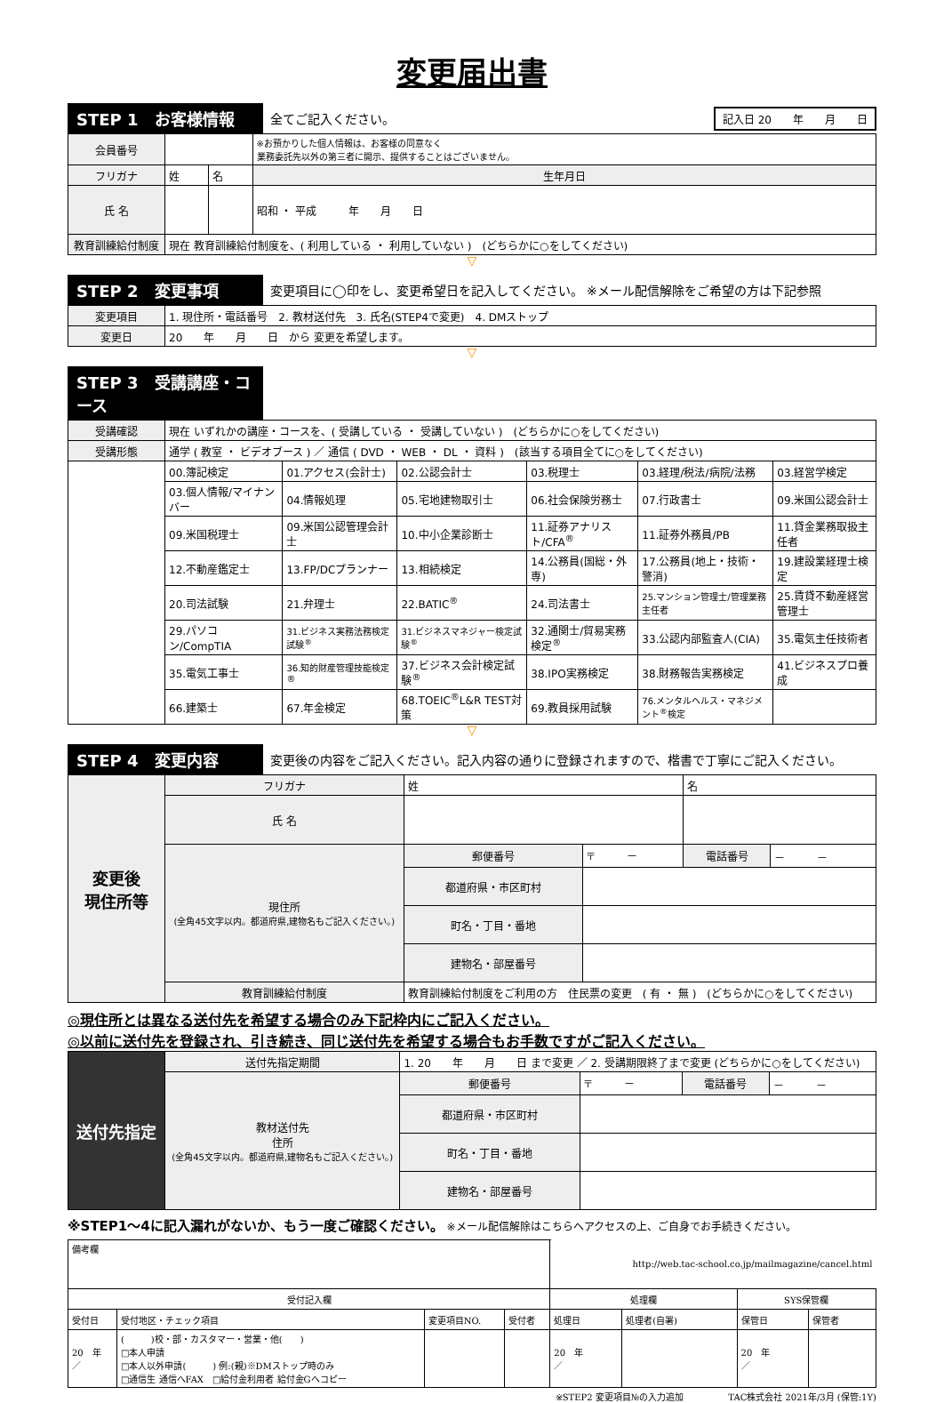変更届出書
STEP 1　お客様情報
全てご記入ください。
記入日 20　　年　　月　　日
| 会員番号 | | | ※お預かりした個人情報は、お客様の同意なく 業務委託先以外の第三者に開示、提供することはございません。 |
| フリガナ | 姓 | 名 | 生年月日 |
| 氏 名 | | | 昭和 ・ 平成 年 月 日 |
| 教育訓練給付制度 | 現在 教育訓練給付制度を、( 利用している ・ 利用していない ) (どちらかに○をしてください) | | |
▽
STEP 2　変更事項
変更項目に◯印をし、変更希望日を記入してください。 ※メール配信解除をご希望の方は下記参照
| 変更項目 | 1. 現住所・電話番号 2. 教材送付先 3. 氏名(STEP4で変更) 4. DMストップ |
| 変更日 | 20 年 月 日 から 変更を希望します。 |
▽
STEP 3　受講講座・コース
| 受講確認 | 現在 いずれかの講座・コースを、( 受講している ・ 受講していない ) (どちらかに○をしてください) | | | | | |
| 受講形態 | 通学 ( 教室 ・ ビデオブース ) ／ 通信 ( DVD ・ WEB ・ DL ・ 資料 ) (該当する項目全てに○をしてください) | | | | | |
| | 00.簿記検定 | 01.アクセス(会計士) | 02.公認会計士 | 03.税理士 | 03.経理/税法/病院/法務 | 03.経営学検定 |
| | 03.個人情報/マイナンバー | 04.情報処理 | 05.宅地建物取引士 | 06.社会保険労務士 | 07.行政書士 | 09.米国公認会計士 |
| | 09.米国税理士 | 09.米国公認管理会計士 | 10.中小企業診断士 | 11.証券アナリスト/CFA<sup>®</sup> | 11.証券外務員/PB | 11.貸金業務取扱主任者 |
| | 12.不動産鑑定士 | 13.FP/DCプランナー | 13.相続検定 | 14.公務員(国総・外専) | 17.公務員(地上・技術・警消) | 19.建設業経理士検定 |
| | 20.司法試験 | 21.弁理士 | 22.BATIC<sup>®</sup> | 24.司法書士 | 25.マンション管理士/管理業務主任者 | 25.賃貸不動産経営管理士 |
| | 29.パソコン/CompTIA | 31.ビジネス実務法務検定試験<sup>®</sup> | 31.ビジネスマネジャー検定試験<sup>®</sup> | 32.通関士/貿易実務検定<sup>®</sup> | 33.公認内部監査人(CIA) | 35.電気主任技術者 |
| | 35.電気工事士 | 36.知的財産管理技能検定® | 37.ビジネス会計検定試験<sup>®</sup> | 38.IPO実務検定 | 38.財務報告実務検定 | 41.ビジネスプロ養成 |
| | 66.建築士 | 67.年金検定 | 68.TOEIC<sup>®</sup>L&R TEST対策 | 69.教員採用試験 | 76.メンタルヘルス・マネジメント<sup>®</sup>検定 | |
▽
STEP 4　変更内容
変更後の内容をご記入ください。記入内容の通りに登録されますので、楷書で丁寧にご記入ください。
| 変更後 現住所等 | フリガナ | 姓 | | 名 | |
| | 氏 名 | | | | |
| | 現住所 (全角45文字以内。都道府県,建物名もご記入ください。) | 郵便番号 | 〒 － | 電話番号 | － － |
| | | 都道府県・市区町村 | | | |
| | | 町名・丁目・番地 | | | |
| | | 建物名・部屋番号 | | | |
| | 教育訓練給付制度 | 教育訓練給付制度をご利用の方 住民票の変更 ( 有 ・ 無 ) (どちらかに○をしてください) | | | |
◎現住所とは異なる送付先を希望する場合のみ下記枠内にご記入ください。
◎以前に送付先を登録され、引き続き、同じ送付先を希望する場合もお手数ですがご記入ください。
| 送付先指定 | 送付先指定期間 | 1. 20 年 月 日 まで変更 ／ 2. 受講期限終了まで変更 (どちらかに○をしてください) | | | |
| | 教材送付先 住所 (全角45文字以内。都道府県,建物名もご記入ください。) | 郵便番号 | 〒 － | 電話番号 | － － |
| | | 都道府県・市区町村 | | | |
| | | 町名・丁目・番地 | | | |
| | | 建物名・部屋番号 | | | |
※STEP1～4に記入漏れがないか、もう一度ご確認ください。 ※メール配信解除はこちらへアクセスの上、ご自身でお手続きください。
| 備考欄 | | | | http://web.tac-school.co.jp/mailmagazine/cancel.html | | | |
| 受付記入欄 | | | | 処理欄 | | SYS保管欄 | |
| 受付日 | 受付地区・チェック項目 | 変更項目NO. | 受付者 | 処理日 | 処理者(自署) | 保管日 | 保管者 |
| 20 年 ／ | ( )校・部・カスタマー・営業・他( ) □本人申請 □本人以外申請( ) 例:(親)※DMストップ時のみ □通信生 通信へFAX □給付金利用者 給付金Gへコピー | | | 20 年 ／ | | 20 年 ／ | |
※STEP2 変更項目№の入力追加　　　　　TAC株式会社 2021年/3月 (保管:1Y)